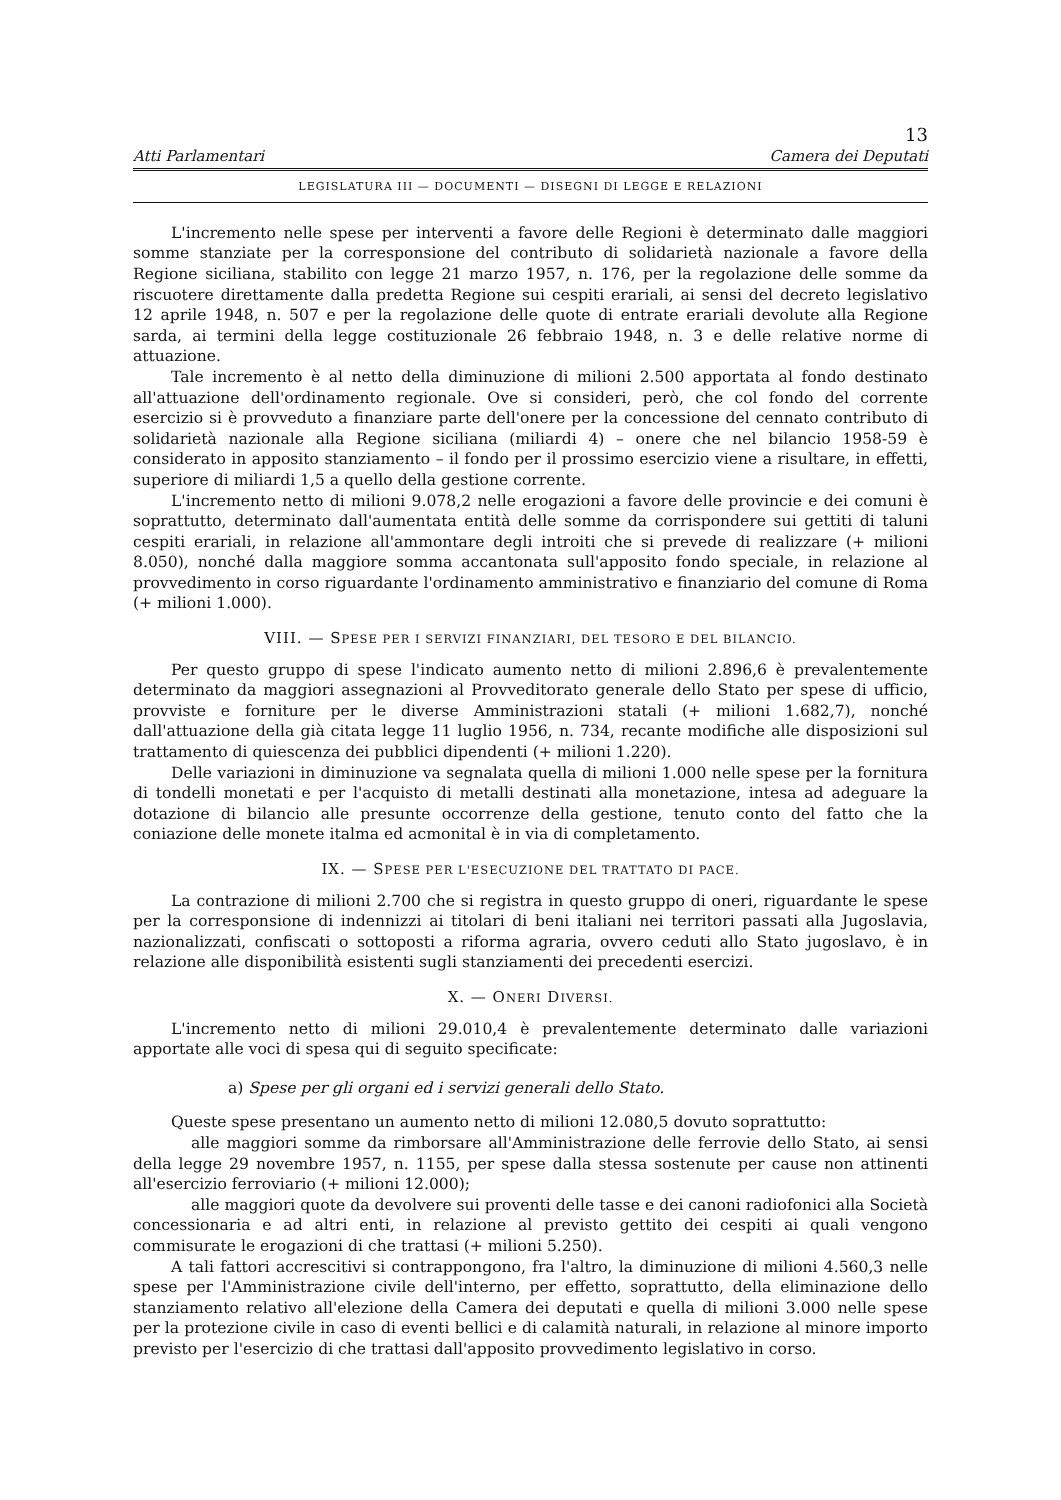13
Atti Parlamentari Camera dei Deputati
LEGISLATURA III — DOCUMENTI — DISEGNI DI LEGGE E RELAZIONI
L'incremento nelle spese per interventi a favore delle Regioni è determinato dalle maggiori somme stanziate per la corresponsione del contributo di solidarietà nazionale a favore della Regione siciliana, stabilito con legge 21 marzo 1957, n. 176, per la regolazione delle somme da riscuotere direttamente dalla predetta Regione sui cespiti erariali, ai sensi del decreto legislativo 12 aprile 1948, n. 507 e per la regolazione delle quote di entrate erariali devolute alla Regione sarda, ai termini della legge costituzionale 26 febbraio 1948, n. 3 e delle relative norme di attuazione.
Tale incremento è al netto della diminuzione di milioni 2.500 apportata al fondo destinato all'attuazione dell'ordinamento regionale. Ove si consideri, però, che col fondo del corrente esercizio si è provveduto a finanziare parte dell'onere per la concessione del cennato contributo di solidarietà nazionale alla Regione siciliana (miliardi 4) – onere che nel bilancio 1958-59 è considerato in apposito stanziamento – il fondo per il prossimo esercizio viene a risultare, in effetti, superiore di miliardi 1,5 a quello della gestione corrente.
L'incremento netto di milioni 9.078,2 nelle erogazioni a favore delle provincie e dei comuni è soprattutto, determinato dall'aumentata entità delle somme da corrispondere sui gettiti di taluni cespiti erariali, in relazione all'ammontare degli introiti che si prevede di realizzare (+ milioni 8.050), nonché dalla maggiore somma accantonata sull'apposito fondo speciale, in relazione al provvedimento in corso riguardante l'ordinamento amministrativo e finanziario del comune di Roma (+ milioni 1.000).
VIII. — SPESE PER I SERVIZI FINANZIARI, DEL TESORO E DEL BILANCIO.
Per questo gruppo di spese l'indicato aumento netto di milioni 2.896,6 è prevalentemente determinato da maggiori assegnazioni al Provveditorato generale dello Stato per spese di ufficio, provviste e forniture per le diverse Amministrazioni statali (+ milioni 1.682,7), nonché dall'attuazione della già citata legge 11 luglio 1956, n. 734, recante modifiche alle disposizioni sul trattamento di quiescenza dei pubblici dipendenti (+ milioni 1.220).
Delle variazioni in diminuzione va segnalata quella di milioni 1.000 nelle spese per la fornitura di tondelli monetati e per l'acquisto di metalli destinati alla monetazione, intesa ad adeguare la dotazione di bilancio alle presunte occorrenze della gestione, tenuto conto del fatto che la coniazione delle monete italma ed acmonital è in via di completamento.
IX. — SPESE PER L'ESECUZIONE DEL TRATTATO DI PACE.
La contrazione di milioni 2.700 che si registra in questo gruppo di oneri, riguardante le spese per la corresponsione di indennizzi ai titolari di beni italiani nei territori passati alla Jugoslavia, nazionalizzati, confiscati o sottoposti a riforma agraria, ovvero ceduti allo Stato jugoslavo, è in relazione alle disponibilità esistenti sugli stanziamenti dei precedenti esercizi.
X. — ONERI DIVERSI.
L'incremento netto di milioni 29.010,4 è prevalentemente determinato dalle variazioni apportate alle voci di spesa qui di seguito specificate:
a) Spese per gli organi ed i servizi generali dello Stato.
Queste spese presentano un aumento netto di milioni 12.080,5 dovuto soprattutto:
alle maggiori somme da rimborsare all'Amministrazione delle ferrovie dello Stato, ai sensi della legge 29 novembre 1957, n. 1155, per spese dalla stessa sostenute per cause non attinenti all'esercizio ferroviario (+ milioni 12.000);
alle maggiori quote da devolvere sui proventi delle tasse e dei canoni radiofonici alla Società concessionaria e ad altri enti, in relazione al previsto gettito dei cespiti ai quali vengono commisurate le erogazioni di che trattasi (+ milioni 5.250).
A tali fattori accrescitivi si contrappongono, fra l'altro, la diminuzione di milioni 4.560,3 nelle spese per l'Amministrazione civile dell'interno, per effetto, soprattutto, della eliminazione dello stanziamento relativo all'elezione della Camera dei deputati e quella di milioni 3.000 nelle spese per la protezione civile in caso di eventi bellici e di calamità naturali, in relazione al minore importo previsto per l'esercizio di che trattasi dall'apposito provvedimento legislativo in corso.